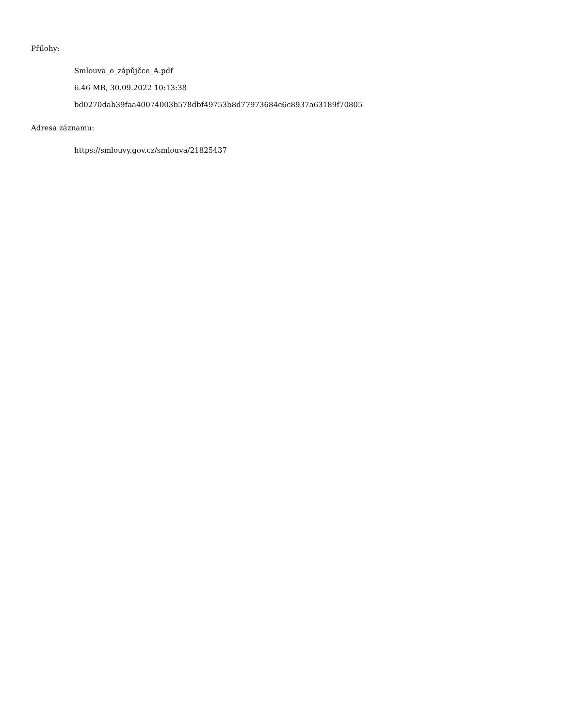Přílohy:
Smlouva_o_zápůjčce_A.pdf
6.46 MB, 30.09.2022 10:13:38
bd0270dab39faa40074003b578dbf49753b8d77973684c6c8937a63189f70805
Adresa záznamu:
https://smlouvy.gov.cz/smlouva/21825437